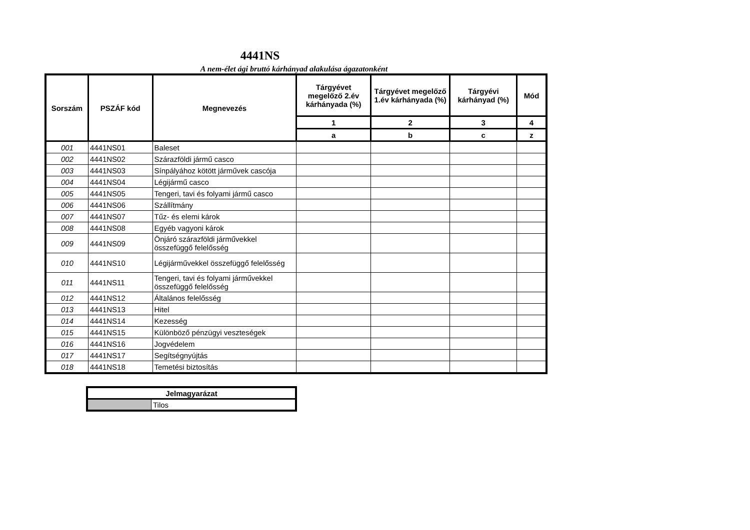4441NS
A nem-élet ági bruttó kárhányad alakulása ágazatonként
| Sorszám | PSZÁF kód | Megnevezés | Tárgyévet megelőző 2.év kárhányada (%) | Tárgyévet megelőző 1.év kárhányada (%) | Tárgyévi kárhányad (%) | Mód |
| --- | --- | --- | --- | --- | --- | --- |
| | | | 1 | 2 | 3 | 4 |
| | | | a | b | c | z |
| 001 | 4441NS01 | Baleset | | | | |
| 002 | 4441NS02 | Szárazföldi jármű casco | | | | |
| 003 | 4441NS03 | Sínpályához kötött járművek cascója | | | | |
| 004 | 4441NS04 | Légijármű casco | | | | |
| 005 | 4441NS05 | Tengeri, tavi és folyami jármű casco | | | | |
| 006 | 4441NS06 | Szállítmány | | | | |
| 007 | 4441NS07 | Tűz- és elemi károk | | | | |
| 008 | 4441NS08 | Egyéb vagyoni károk | | | | |
| 009 | 4441NS09 | Önjáró szárazföldi járművekkel összefüggő felelősség | | | | |
| 010 | 4441NS10 | Légijárművekkel összefüggő felelősség | | | | |
| 011 | 4441NS11 | Tengeri, tavi és folyami járművekkel összefüggő felelősség | | | | |
| 012 | 4441NS12 | Általános felelősség | | | | |
| 013 | 4441NS13 | Hitel | | | | |
| 014 | 4441NS14 | Kezesség | | | | |
| 015 | 4441NS15 | Különböző pénzügyi veszteségek | | | | |
| 016 | 4441NS16 | Jogvédelem | | | | |
| 017 | 4441NS17 | Segítségnyújtás | | | | |
| 018 | 4441NS18 | Temetési biztosítás | | | | |
| Jelmagyarázat | |
| | Tilos |